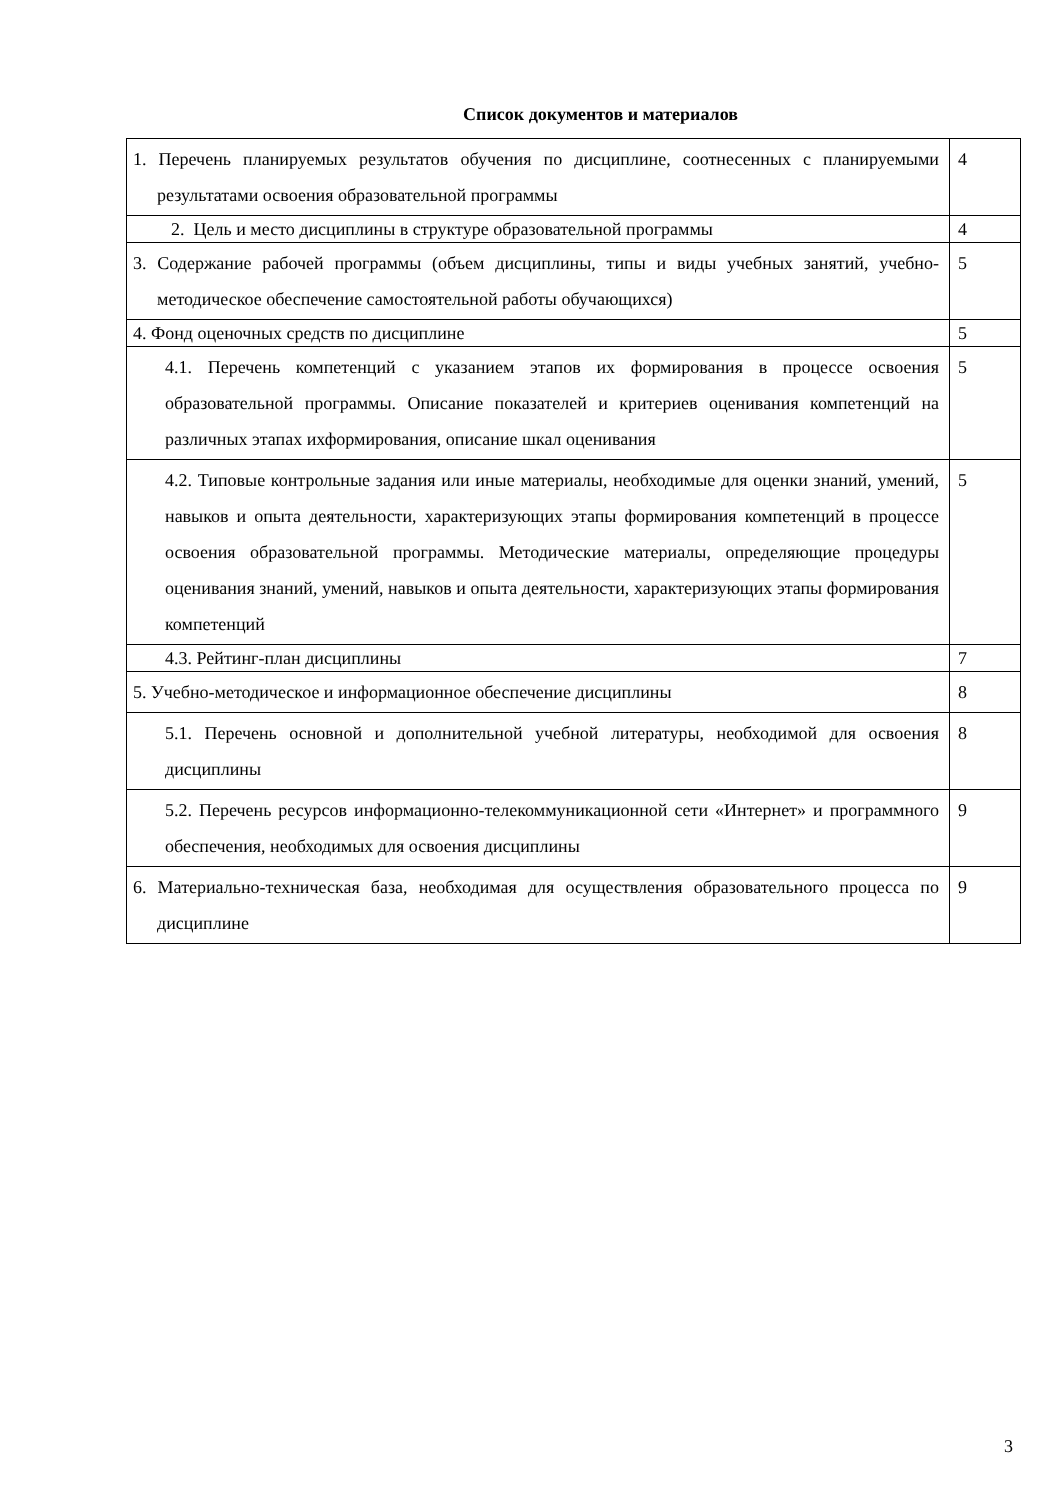Список документов и материалов
| 1. Перечень планируемых результатов обучения по дисциплине, соотнесенных с планируемыми результатами освоения образовательной программы | 4 |
| 2. Цель и место дисциплины в структуре образовательной программы | 4 |
| 3. Содержание рабочей программы (объем дисциплины, типы и виды учебных занятий, учебно-методическое обеспечение самостоятельной работы обучающихся) | 5 |
| 4. Фонд оценочных средств по дисциплине | 5 |
| 4.1. Перечень компетенций с указанием этапов их формирования в процессе освоения образовательной программы. Описание показателей и критериев оценивания компетенций на различных этапах ихформирования, описание шкал оценивания | 5 |
| 4.2. Типовые контрольные задания или иные материалы, необходимые для оценки знаний, умений, навыков и опыта деятельности, характеризующих этапы формирования компетенций в процессе освоения образовательной программы. Методические материалы, определяющие процедуры оценивания знаний, умений, навыков и опыта деятельности, характеризующих этапы формирования компетенций | 5 |
| 4.3. Рейтинг-план дисциплины | 7 |
| 5. Учебно-методическое и информационное обеспечение дисциплины | 8 |
| 5.1. Перечень основной и дополнительной учебной литературы, необходимой для освоения дисциплины | 8 |
| 5.2. Перечень ресурсов информационно-телекоммуникационной сети «Интернет» и программного обеспечения, необходимых для освоения дисциплины | 9 |
| 6. Материально-техническая база, необходимая для осуществления образовательного процесса по дисциплине | 9 |
3